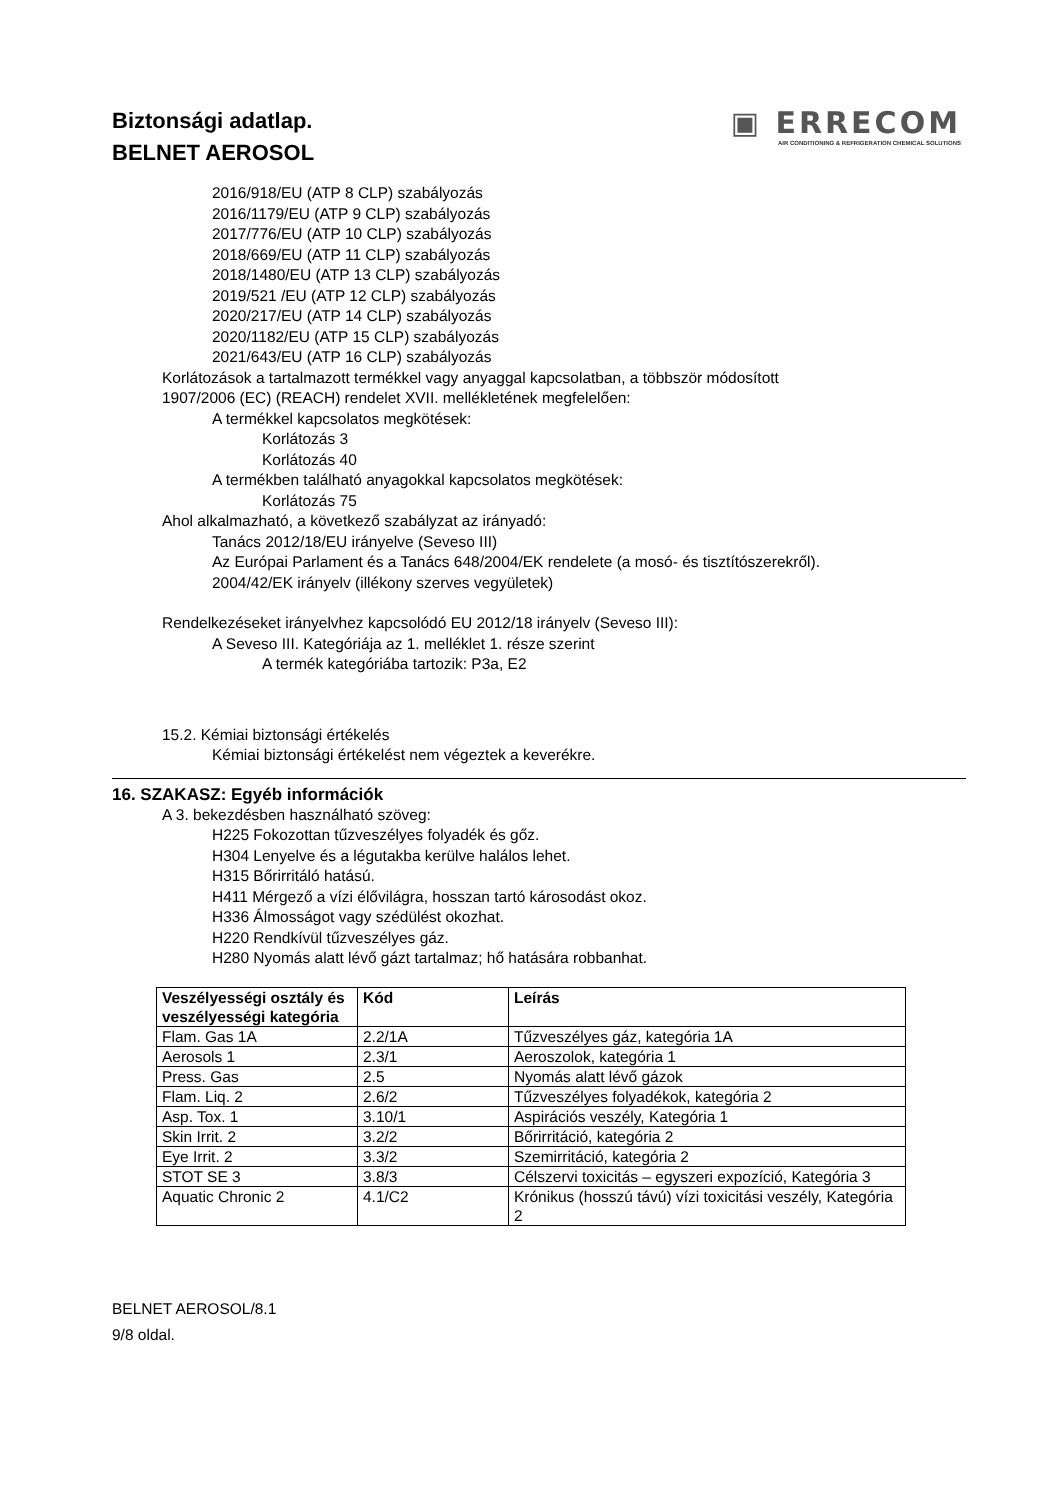Biztonsági adatlap.
BELNET AEROSOL
▣ ERRECOM
AIR CONDITIONING & REFRIGERATION CHEMICAL SOLUTIONS
2016/918/EU (ATP 8 CLP) szabályozás
2016/1179/EU (ATP 9 CLP) szabályozás
2017/776/EU (ATP 10 CLP) szabályozás
2018/669/EU (ATP 11 CLP) szabályozás
2018/1480/EU (ATP 13 CLP) szabályozás
2019/521 /EU (ATP 12 CLP) szabályozás
2020/217/EU (ATP 14 CLP) szabályozás
2020/1182/EU (ATP 15 CLP) szabályozás
2021/643/EU (ATP 16 CLP) szabályozás
Korlátozások a tartalmazott termékkel vagy anyaggal kapcsolatban, a többször módosított
1907/2006 (EC) (REACH) rendelet XVII. mellékletének megfelelően:
A termékkel kapcsolatos megkötések:
Korlátozás 3
Korlátozás 40
A termékben található anyagokkal kapcsolatos megkötések:
Korlátozás 75
Ahol alkalmazható, a következő szabályzat az irányadó:
Tanács 2012/18/EU irányelve (Seveso III)
Az Európai Parlament és a Tanács 648/2004/EK rendelete (a mosó- és tisztítószerekről).
2004/42/EK irányelv (illékony szerves vegyületek)
Rendelkezéseket irányelvhez kapcsolódó EU 2012/18 irányelv (Seveso III):
A Seveso III. Kategóriája az 1. melléklet 1. része szerint
A termék kategóriába tartozik: P3a, E2
15.2. Kémiai biztonsági értékelés
Kémiai biztonsági értékelést nem végeztek a keverékre.
16. SZAKASZ: Egyéb információk
A 3. bekezdésben használható szöveg:
H225 Fokozottan tűzveszélyes folyadék és gőz.
H304 Lenyelve és a légutakba kerülve halálos lehet.
H315 Bőrirritáló hatású.
H411 Mérgező a vízi élővilágra, hosszan tartó károsodást okoz.
H336 Álmosságot vagy szédülést okozhat.
H220 Rendkívül tűzveszélyes gáz.
H280 Nyomás alatt lévő gázt tartalmaz; hő hatására robbanhat.
| Veszélyességi osztály és veszélyességi kategória | Kód | Leírás |
| --- | --- | --- |
| Flam. Gas 1A | 2.2/1A | Tűzveszélyes gáz, kategória 1A |
| Aerosols 1 | 2.3/1 | Aeroszolok, kategória 1 |
| Press. Gas | 2.5 | Nyomás alatt lévő gázok |
| Flam. Liq. 2 | 2.6/2 | Tűzveszélyes folyadékok, kategória 2 |
| Asp. Tox. 1 | 3.10/1 | Aspirációs veszély, Kategória 1 |
| Skin Irrit. 2 | 3.2/2 | Bőrirritáció, kategória 2 |
| Eye Irrit. 2 | 3.3/2 | Szemirritáció, kategória 2 |
| STOT SE 3 | 3.8/3 | Célszervi toxicitás – egyszeri expozíció, Kategória 3 |
| Aquatic Chronic 2 | 4.1/C2 | Krónikus (hosszú távú) vízi toxicitási veszély, Kategória 2 |
BELNET AEROSOL/8.1
9/8 oldal.